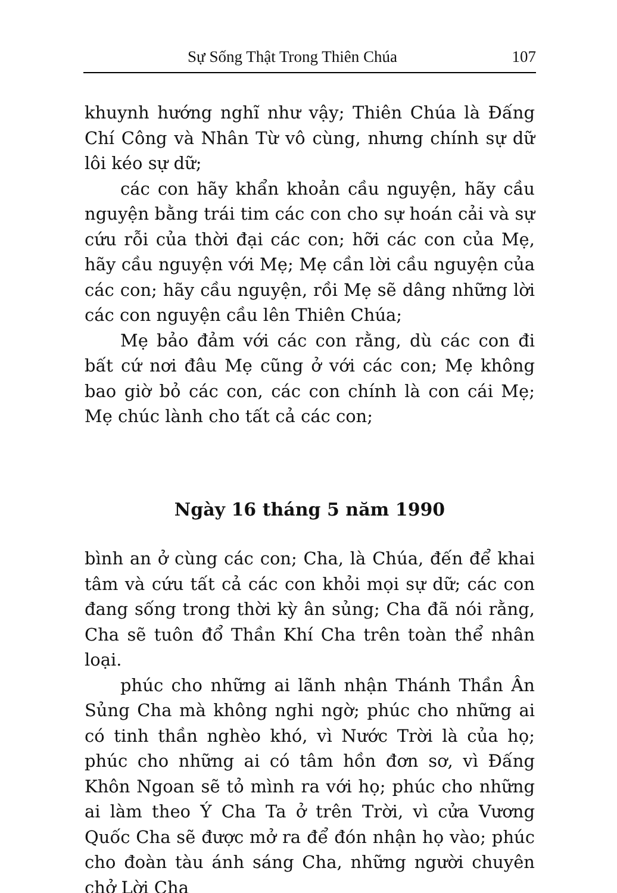Sự Sống Thật Trong Thiên Chúa 107
khuynh hướng nghĩ như vậy; Thiên Chúa là Đấng Chí Công và Nhân Từ vô cùng, nhưng chính sự dữ lôi kéo sự dữ;
các con hãy khẩn khoản cầu nguyện, hãy cầu nguyện bằng trái tim các con cho sự hoán cải và sự cứu rỗi của thời đại các con; hỡi các con của Mẹ, hãy cầu nguyện với Mẹ; Mẹ cần lời cầu nguyện của các con; hãy cầu nguyện, rồi Mẹ sẽ dâng những lời các con nguyện cầu lên Thiên Chúa;
Mẹ bảo đảm với các con rằng, dù các con đi bất cứ nơi đâu Mẹ cũng ở với các con; Mẹ không bao giờ bỏ các con, các con chính là con cái Mẹ; Mẹ chúc lành cho tất cả các con;
Ngày 16 tháng 5 năm 1990
bình an ở cùng các con; Cha, là Chúa, đến để khai tâm và cứu tất cả các con khỏi mọi sự dữ; các con đang sống trong thời kỳ ân sủng; Cha đã nói rằng, Cha sẽ tuôn đổ Thần Khí Cha trên toàn thể nhân loại.
phúc cho những ai lãnh nhận Thánh Thần Ân Sủng Cha mà không nghi ngờ; phúc cho những ai có tinh thần nghèo khó, vì Nước Trời là của họ; phúc cho những ai có tâm hồn đơn sơ, vì Đấng Khôn Ngoan sẽ tỏ mình ra với họ; phúc cho những ai làm theo Ý Cha Ta ở trên Trời, vì cửa Vương Quốc Cha sẽ được mở ra để đón nhận họ vào; phúc cho đoàn tàu ánh sáng Cha, những người chuyên chở Lời Cha